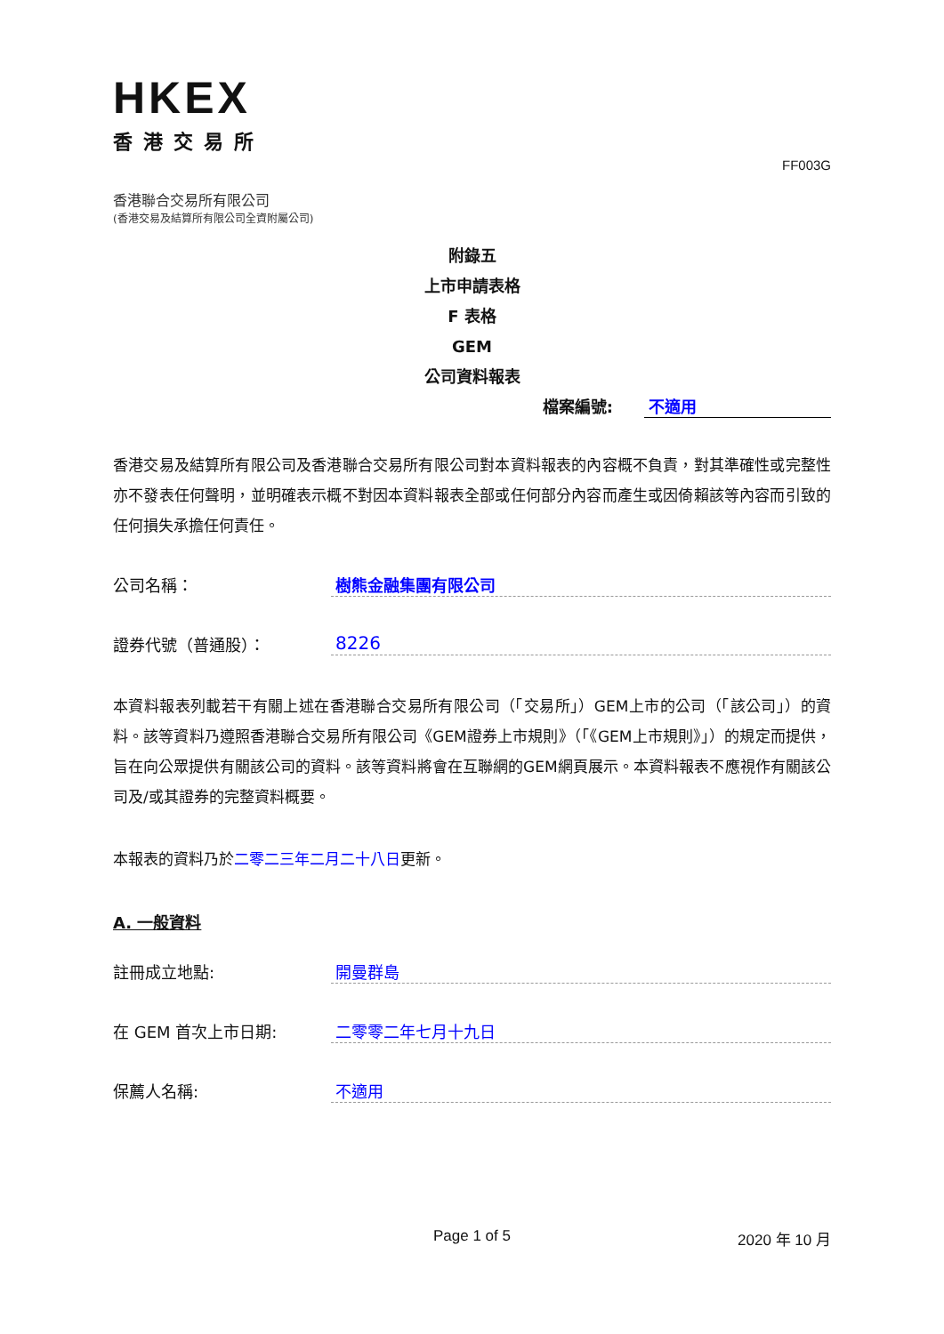HKEX
香港交易所
FF003G
香港聯合交易所有限公司
(香港交易及結算所有限公司全資附屬公司)
附錄五
上市申請表格
F 表格
GEM
公司資料報表
檔案編號: 不適用
香港交易及結算所有限公司及香港聯合交易所有限公司對本資料報表的內容概不負責，對其準確性或完整性亦不發表任何聲明，並明確表示概不對因本資料報表全部或任何部分內容而產生或因倚賴該等內容而引致的任何損失承擔任何責任。
公司名稱： 樹熊金融集團有限公司
證券代號（普通股）： 8226
本資料報表列載若干有關上述在香港聯合交易所有限公司（「交易所」）GEM上市的公司（「該公司」）的資料。該等資料乃遵照香港聯合交易所有限公司《GEM證券上市規則》（「《GEM上市規則》」）的規定而提供，旨在向公眾提供有關該公司的資料。該等資料將會在互聯網的GEM網頁展示。本資料報表不應視作有關該公司及/或其證券的完整資料概要。
本報表的資料乃於二零二三年二月二十八日更新。
A. 一般資料
註冊成立地點: 開曼群島
在 GEM 首次上市日期: 二零零二年七月十九日
保薦人名稱: 不適用
Page 1 of 5 2020 年 10 月